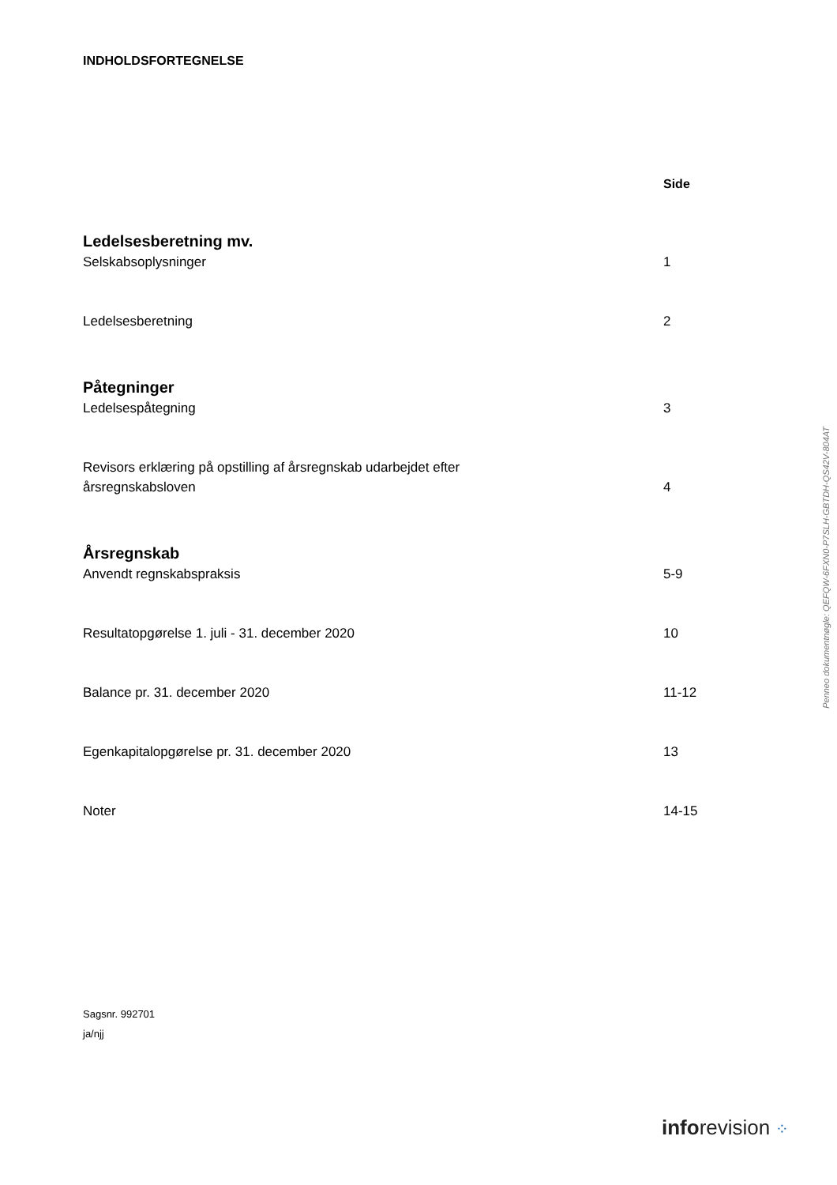INDHOLDSFORTEGNELSE
Side
Ledelsesberetning mv.
Selskabsoplysninger 1
Ledelsesberetning 2
Påtegninger
Ledelsespåtegning 3
Revisors erklæring på opstilling af årsregnskab udarbejdet efter
årsregnskabsloven
4
Årsregnskab
Anvendt regnskabspraksis 5-9
Resultatopgørelse 1. juli - 31. december 2020 10
Balance pr. 31. december 2020 11-12
Egenkapitalopgørelse pr. 31. december 2020 13
Noter 14-15
Sagsnr. 992701
ja/njj
Penneo dokumentnøgle: QEFQW-6FXN0-P7SLH-GBTDH-QS42V-804AT
inforevision ⁘